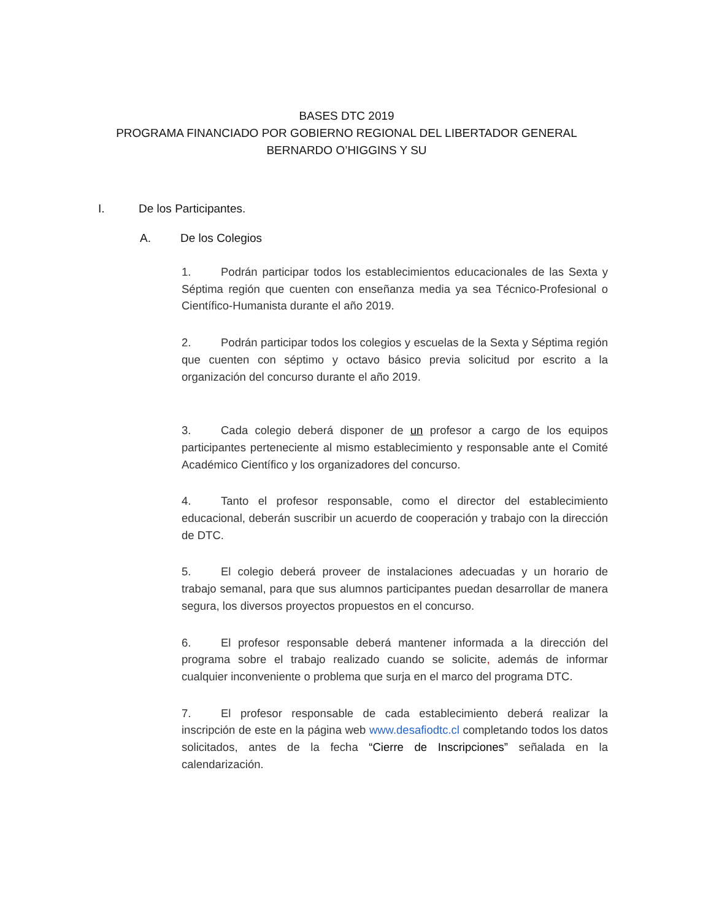BASES DTC 2019
PROGRAMA FINANCIADO POR GOBIERNO REGIONAL DEL LIBERTADOR GENERAL BERNARDO O’HIGGINS Y SU
I. De los Participantes.
A. De los Colegios
1. Podrán participar todos los establecimientos educacionales de las Sexta y Séptima región que cuenten con enseñanza media ya sea Técnico-Profesional o Científico-Humanista durante el año 2019.
2. Podrán participar todos los colegios y escuelas de la Sexta y Séptima región que cuenten con séptimo y octavo básico previa solicitud por escrito a la organización del concurso durante el año 2019.
3. Cada colegio deberá disponer de un profesor a cargo de los equipos participantes perteneciente al mismo establecimiento y responsable ante el Comité Académico Científico y los organizadores del concurso.
4. Tanto el profesor responsable, como el director del establecimiento educacional, deberán suscribir un acuerdo de cooperación y trabajo con la dirección de DTC.
5. El colegio deberá proveer de instalaciones adecuadas y un horario de trabajo semanal, para que sus alumnos participantes puedan desarrollar de manera segura, los diversos proyectos propuestos en el concurso.
6. El profesor responsable deberá mantener informada a la dirección del programa sobre el trabajo realizado cuando se solicite, además de informar cualquier inconveniente o problema que surja en el marco del programa DTC.
7. El profesor responsable de cada establecimiento deberá realizar la inscripción de este en la página web www.desafiodtc.cl completando todos los datos solicitados, antes de la fecha “Cierre de Inscripciones” señalada en la calendarización.